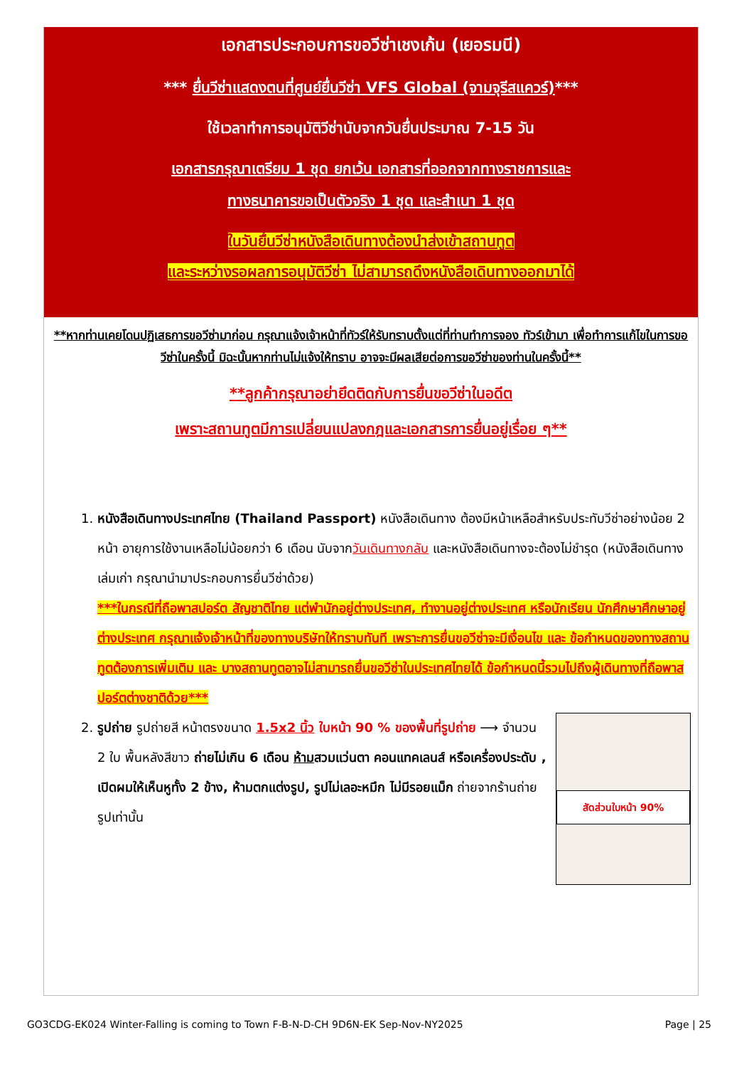เอกสารประกอบการขอวีซ่าเชงเก้น (เยอรมนี)
*** ยื่นวีซ่าแสดงตนที่ศูนย์ยื่นวีซ่า VFS Global (จามจุรีสแควร์)***
ใช้เวลาทำการอนุมัติวีซ่านับจากวันยื่นประมาณ 7-15 วัน
เอกสารกรุณาเตรียม 1 ชุด ยกเว้น เอกสารที่ออกจากทางราชการและ
ทางธนาคารขอเป็นตัวจริง 1 ชุด และสำเนา 1 ชุด
ในวันยื่นวีซ่าหนังสือเดินทางต้องนำส่งเข้าสถานทูต
และระหว่างรอผลการอนุมัติวีซ่า ไม่สามารถดึงหนังสือเดินทางออกมาได้
**หากท่านเคยโดนปฏิเสธการขอวีซ่ามาก่อน กรุณาแจ้งเจ้าหน้าที่ทัวร์ให้รับทราบตั้งแต่ที่ท่านทำการจอง ทัวร์เข้ามา เพื่อทำการแก้ไขในการขอวีซ่าในครั้งนี้ มิฉะนั้นหากท่านไม่แจ้งให้ทราบ อาจจะมีผลเสียต่อการขอวีซ่าของท่านในครั้งนี้**
**ลูกค้ากรุณาอย่ายึดติดกับการยื่นขอวีซ่าในอดีต
เพราะสถานทูตมีการเปลี่ยนแปลงกฎและเอกสารการยื่นอยู่เรื่อย ๆ**
1. หนังสือเดินทางประเทศไทย (Thailand Passport) หนังสือเดินทาง ต้องมีหน้าเหลือสำหรับประทับวีซ่าอย่างน้อย 2 หน้า อายุการใช้งานเหลือไม่น้อยกว่า 6 เดือน นับจากวันเดินทางกลับ และหนังสือเดินทางจะต้องไม่ชำรุด (หนังสือเดินทางเล่มเก่า กรุณานำมาประกอบการยื่นวีซ่าด้วย)
***ในกรณีที่ถือพาสปอร์ต สัญชาติไทย แต่พำนักอยู่ต่างประเทศ, ทำงานอยู่ต่างประเทศ หรือนักเรียน นักศึกษาศึกษาอยู่ต่างประเทศ กรุณาแจ้งเจ้าหน้าที่ของทางบริษัทให้ทราบทันที เพราะการยื่นขอวีซ่าจะมีเงื่อนไข และ ข้อกำหนดของทางสถานทูตต้องการเพิ่มเติม และ บางสถานทูตอาจไม่สามารถยื่นขอวีซ่าในประเทศไทยได้ ข้อกำหนดนี้รวมไปถึงผู้เดินทางที่ถือพาสปอร์ตต่างชาติด้วย***
2. สัดส่วนใบหน้า 90%
รูปถ่าย รูปถ่ายสี หน้าตรงขนาด 1.5x2 นิ้ว ใบหน้า 90 % ของพื้นที่รูปถ่าย ⟶ จำนวน 2 ใบ พื้นหลังสีขาว ถ่ายไม่เกิน 6 เดือน ห้ามสวมแว่นตา คอนแทคเลนส์ หรือเครื่องประดับ , เปิดผมให้เห็นหูทั้ง 2 ข้าง, ห้ามตกแต่งรูป, รูปไม่เลอะหมึก ไม่มีรอยแม็ก ถ่ายจากร้านถ่ายรูปเท่านั้น
GO3CDG-EK024 Winter-Falling is coming to Town F-B-N-D-CH 9D6N-EK Sep-Nov-NY2025 Page | 25